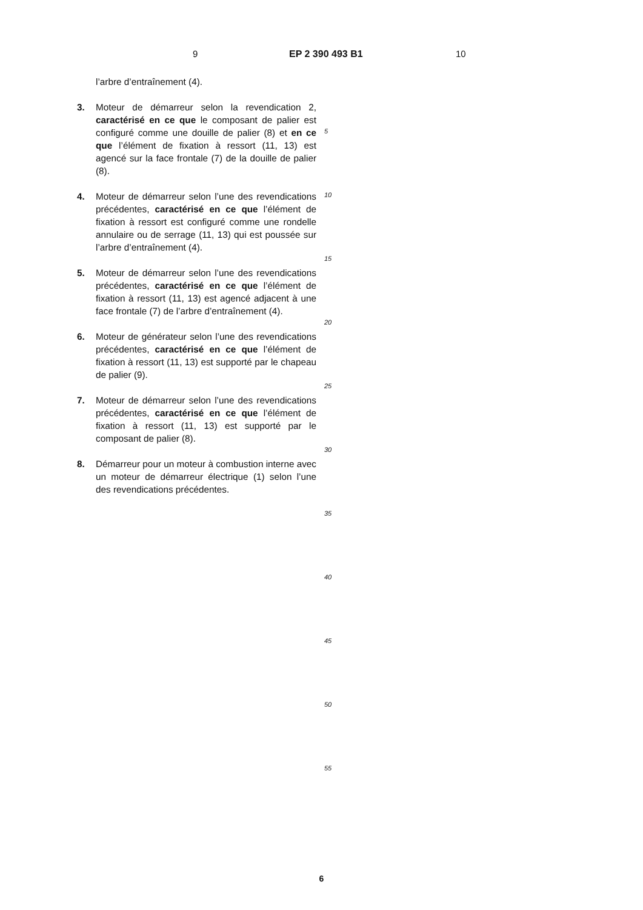9 EP 2 390 493 B1 10
l’arbre d’entraînement (4).
3. Moteur de démarreur selon la revendication 2, caractérisé en ce que le composant de palier est configuré comme une douille de palier (8) et en ce que l’élément de fixation à ressort (11, 13) est agencé sur la face frontale (7) de la douille de palier (8).
4. Moteur de démarreur selon l’une des revendications précédentes, caractérisé en ce que l’élément de fixation à ressort est configuré comme une rondelle annulaire ou de serrage (11, 13) qui est poussée sur l’arbre d’entraînement (4).
5. Moteur de démarreur selon l’une des revendications précédentes, caractérisé en ce que l’élément de fixation à ressort (11, 13) est agencé adjacent à une face frontale (7) de l’arbre d’entraînement (4).
6. Moteur de générateur selon l’une des revendications précédentes, caractérisé en ce que l’élément de fixation à ressort (11, 13) est supporté par le chapeau de palier (9).
7. Moteur de démarreur selon l’une des revendications précédentes, caractérisé en ce que l’élément de fixation à ressort (11, 13) est supporté par le composant de palier (8).
8. Démarreur pour un moteur à combustion interne avec un moteur de démarreur électrique (1) selon l’une des revendications précédentes.
5
10
15
20
25
30
35
40
45
50
55
6